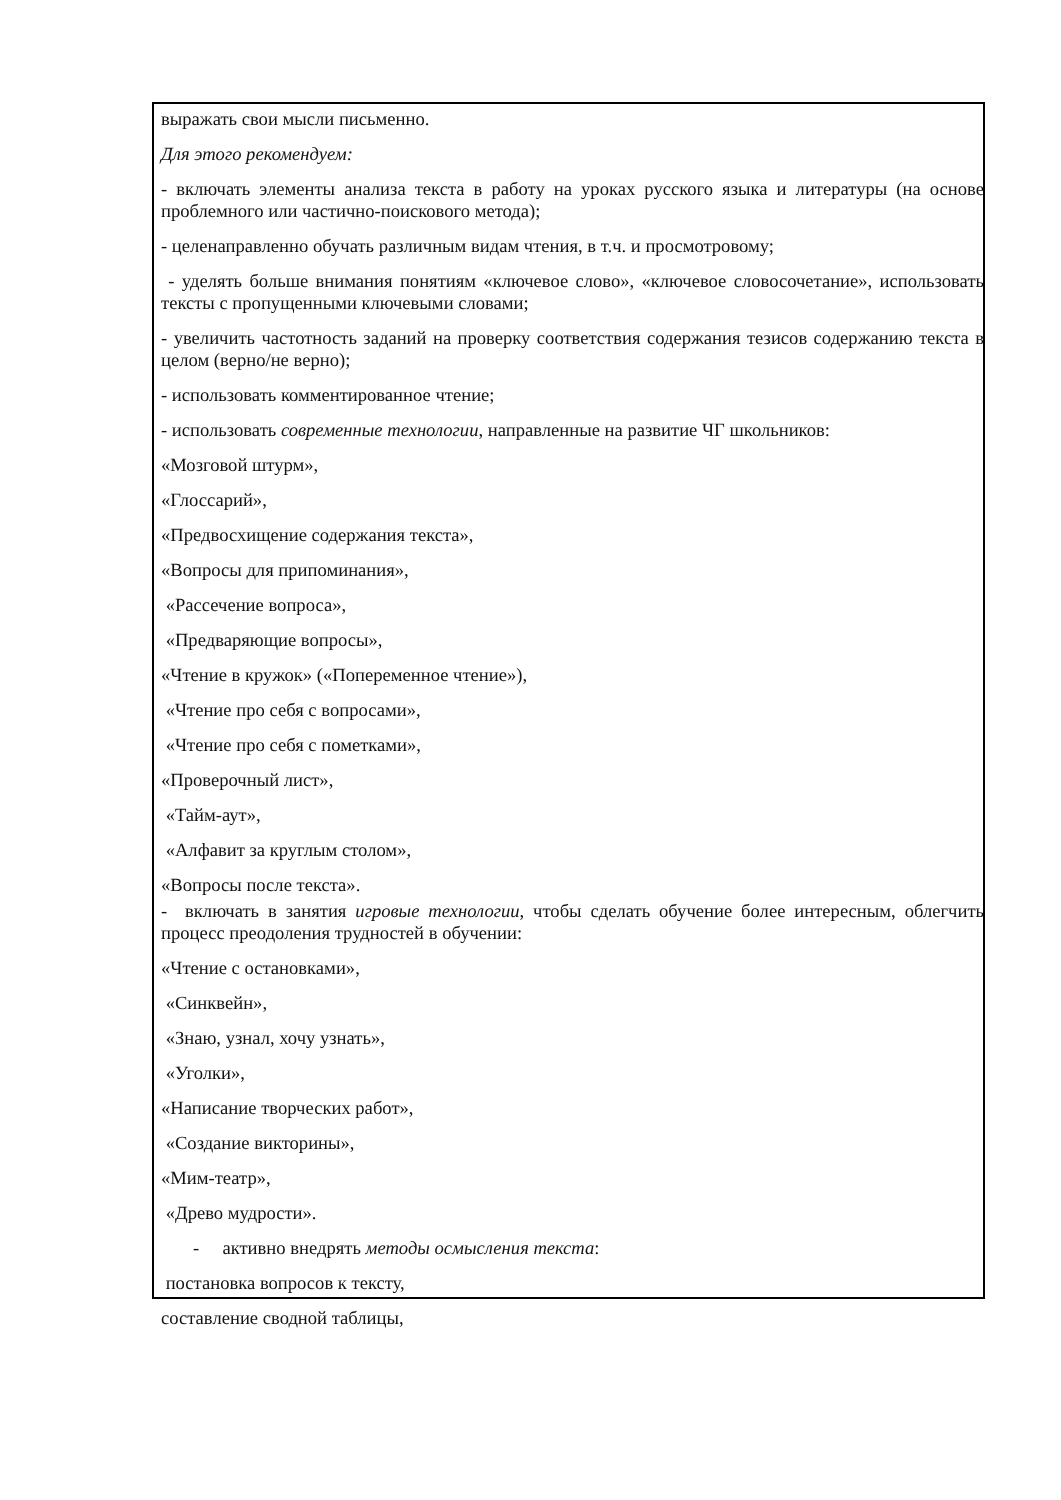выражать свои мысли письменно.
Для этого рекомендуем:
- включать элементы анализа текста в работу на уроках русского языка и литературы (на основе проблемного или частично-поискового метода);
- целенаправленно обучать различным видам чтения, в т.ч. и просмотровому;
- уделять больше внимания понятиям «ключевое слово», «ключевое словосочетание», использовать тексты с пропущенными ключевыми словами;
- увеличить частотность заданий на проверку соответствия содержания тезисов содержанию текста в целом (верно/не верно);
- использовать комментированное чтение;
- использовать современные технологии, направленные на развитие ЧГ школьников:
«Мозговой штурм»,
«Глоссарий»,
«Предвосхищение содержания текста»,
«Вопросы для припоминания»,
«Рассечение вопроса»,
«Предваряющие вопросы»,
«Чтение в кружок» («Попеременное чтение»),
«Чтение про себя с вопросами»,
«Чтение про себя с пометками»,
«Проверочный лист»,
«Тайм-аут»,
«Алфавит за круглым столом»,
«Вопросы после текста».
- включать в занятия игровые технологии, чтобы сделать обучение более интересным, облегчить процесс преодоления трудностей в обучении:
«Чтение с остановками»,
«Синквейн»,
«Знаю, узнал, хочу узнать»,
«Уголки»,
«Написание творческих работ»,
«Создание викторины»,
«Мим-театр»,
«Древо мудрости».
- активно внедрять методы осмысления текста:
постановка вопросов к тексту,
составление сводной таблицы,